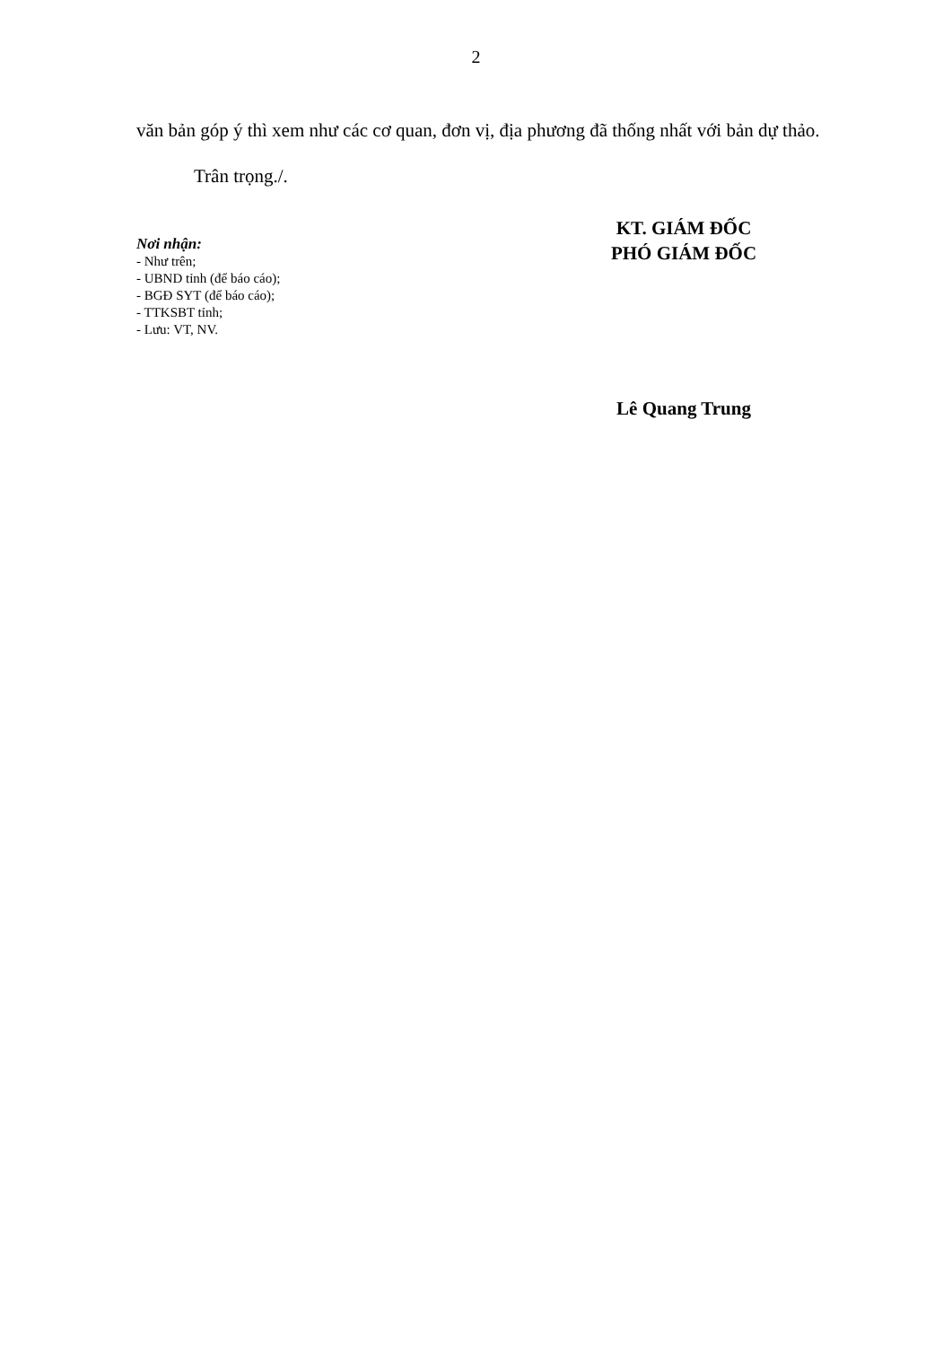2
văn bản góp ý thì xem như các cơ quan, đơn vị, địa phương đã thống nhất với bản dự thảo.
Trân trọng./.
Nơi nhận:
- Như trên;
- UBND tỉnh (để báo cáo);
- BGĐ SYT (để báo cáo);
- TTKSBT tỉnh;
- Lưu: VT, NV.
KT. GIÁM ĐỐC
PHÓ GIÁM ĐỐC
Lê Quang Trung